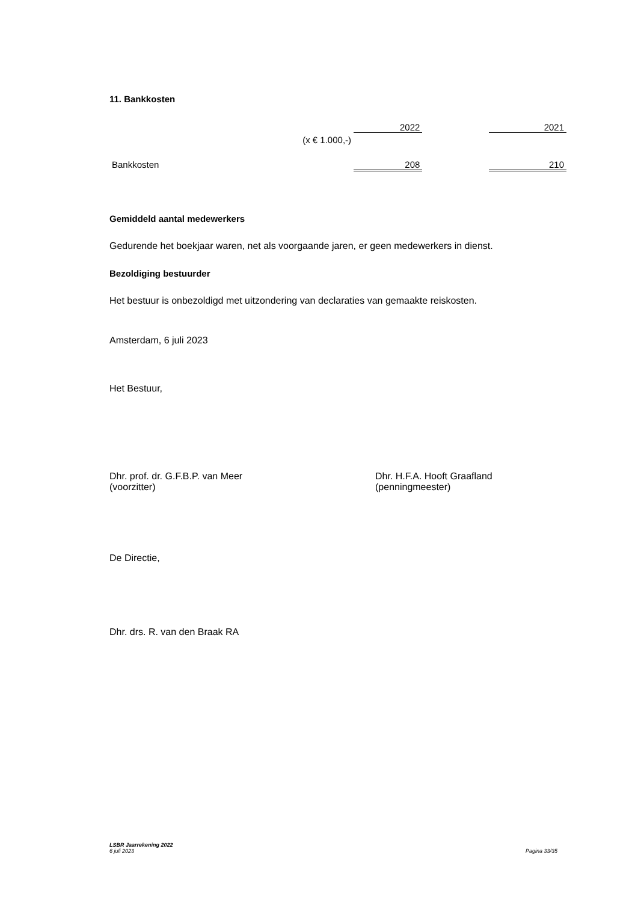11. Bankkosten
| | 2022 | | 2021 |
| (x € 1.000,-) | | | |
| Bankkosten | 208 | | 210 |
Gemiddeld aantal medewerkers
Gedurende het boekjaar waren, net als voorgaande jaren, er geen medewerkers in dienst.
Bezoldiging bestuurder
Het bestuur is onbezoldigd met uitzondering van declaraties van gemaakte reiskosten.
Amsterdam, 6 juli 2023
Het Bestuur,
Dhr. prof. dr. G.F.B.P. van Meer
(voorzitter)
Dhr. H.F.A. Hooft Graafland
(penningmeester)
De Directie,
Dhr. drs. R. van den Braak RA
LSBR Jaarrekening 2022
6 juli 2023 Pagina 33/35